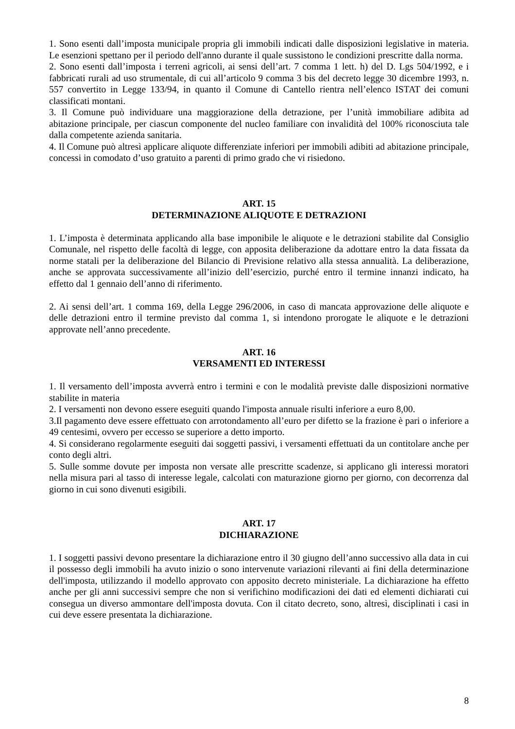1. Sono esenti dall’imposta municipale propria gli immobili indicati dalle disposizioni legislative in materia. Le esenzioni spettano per il periodo dell'anno durante il quale sussistono le condizioni prescritte dalla norma.
2. Sono esenti dall’imposta i terreni agricoli, ai sensi dell’art. 7 comma 1 lett. h) del D. Lgs 504/1992, e i fabbricati rurali ad uso strumentale, di cui all’articolo 9 comma 3 bis del decreto legge 30 dicembre 1993, n. 557 convertito in Legge 133/94, in quanto il Comune di Cantello rientra nell’elenco ISTAT dei comuni classificati montani.
3. Il Comune può individuare una maggiorazione della detrazione, per l’unità immobiliare adibita ad abitazione principale, per ciascun componente del nucleo familiare con invalidità del 100% riconosciuta tale dalla competente azienda sanitaria.
4. Il Comune può altresì applicare aliquote differenziate inferiori per immobili adibiti ad abitazione principale, concessi in comodato d’uso gratuito a parenti di primo grado che vi risiedono.
ART. 15
DETERMINAZIONE ALIQUOTE E DETRAZIONI
1. L’imposta è determinata applicando alla base imponibile le aliquote e le detrazioni stabilite dal Consiglio Comunale, nel rispetto delle facoltà di legge, con apposita deliberazione da adottare entro la data fissata da norme statali per la deliberazione del Bilancio di Previsione relativo alla stessa annualità. La deliberazione, anche se approvata successivamente all’inizio dell’esercizio, purché entro il termine innanzi indicato, ha effetto dal 1 gennaio dell’anno di riferimento.
2. Ai sensi dell’art. 1 comma 169, della Legge 296/2006, in caso di mancata approvazione delle aliquote e delle detrazioni entro il termine previsto dal comma 1, si intendono prorogate le aliquote e le detrazioni approvate nell’anno precedente.
ART. 16
VERSAMENTI ED INTERESSI
1. Il versamento dell’imposta avverrà entro i termini e con le modalità previste dalle disposizioni normative stabilite in materia
2. I versamenti non devono essere eseguiti quando l'imposta annuale risulti inferiore a euro 8,00.
3.Il pagamento deve essere effettuato con arrotondamento all’euro per difetto se la frazione è pari o inferiore a 49 centesimi, ovvero per eccesso se superiore a detto importo.
4. Si considerano regolarmente eseguiti dai soggetti passivi, i versamenti effettuati da un contitolare anche per conto degli altri.
5. Sulle somme dovute per imposta non versate alle prescritte scadenze, si applicano gli interessi moratori nella misura pari al tasso di interesse legale, calcolati con maturazione giorno per giorno, con decorrenza dal giorno in cui sono divenuti esigibili.
ART. 17
DICHIARAZIONE
1. I soggetti passivi devono presentare la dichiarazione entro il 30 giugno dell’anno successivo alla data in cui il possesso degli immobili ha avuto inizio o sono intervenute variazioni rilevanti ai fini della determinazione dell'imposta, utilizzando il modello approvato con apposito decreto ministeriale. La dichiarazione ha effetto anche per gli anni successivi sempre che non si verifichino modificazioni dei dati ed elementi dichiarati cui consegua un diverso ammontare dell'imposta dovuta. Con il citato decreto, sono, altresì, disciplinati i casi in cui deve essere presentata la dichiarazione.
8